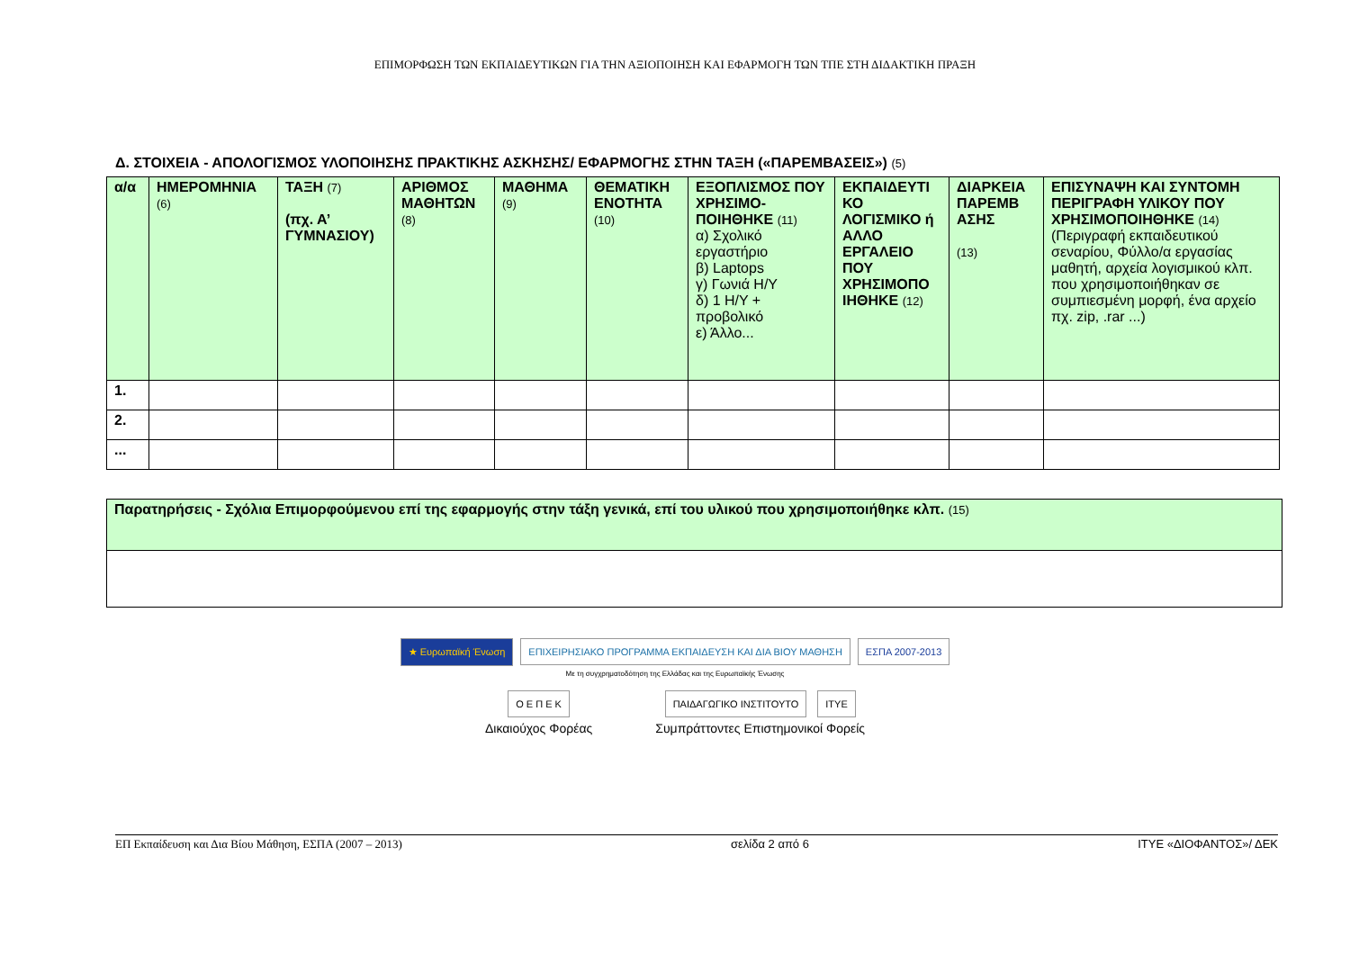ΕΠΙΜΟΡΦΩΣΗ ΤΩΝ ΕΚΠΑΙΔΕΥΤΙΚΩΝ ΓΙΑ ΤΗΝ ΑΞΙΟΠΟΙΗΣΗ ΚΑΙ ΕΦΑΡΜΟΓΗ ΤΩΝ ΤΠΕ ΣΤΗ ΔΙΔΑΚΤΙΚΗ ΠΡΑΞΗ
Δ. ΣΤΟΙΧΕΙΑ - ΑΠΟΛΟΓΙΣΜΟΣ ΥΛΟΠΟΙΗΣΗΣ ΠΡΑΚΤΙΚΗΣ ΑΣΚΗΣΗΣ/ ΕΦΑΡΜΟΓΗΣ ΣΤΗΝ ΤΑΞΗ («ΠΑΡΕΜΒΑΣΕΙΣ») (5)
| α/α | ΗΜΕΡΟΜΗΝΙΑ (6) | ΤΑΞΗ (7) (πχ. Α’ ΓΥΜΝΑΣΙΟΥ) | ΑΡΙΘΜΟΣ ΜΑΘΗΤΩΝ (8) | ΜΑΘΗΜΑ (9) | ΘΕΜΑΤΙΚΗ ΕΝΟΤΗΤΑ (10) | ΕΞΟΠΛΙΣΜΟΣ ΠΟΥ ΧΡΗΣΙΜΟ-ΠΟΙΗΘΗΚΕ (11) α) Σχολικό εργαστήριο β) Laptops γ) Γωνιά Η/Υ δ) 1 Η/Υ + προβολικό ε) Άλλο... | ΕΚΠΑΙΔΕΥΤΙ ΚΟ ΛΟΓΙΣΜΙΚΟ ή ΑΛΛΟ ΕΡΓΑΛΕΙΟ ΠΟΥ ΧΡΗΣΙΜΟΠΟ ΙΗΘΗΚΕ (12) | ΔΙΑΡΚΕΙΑ ΠΑΡΕΜΒ ΑΣΗΣ (13) | ΕΠΙΣΥΝΑΨΗ ΚΑΙ ΣΥΝΤΟΜΗ ΠΕΡΙΓΡΑΦΗ ΥΛΙΚΟΥ ΠΟΥ ΧΡΗΣΙΜΟΠΟΙΗΘΗΚΕ (14) (Περιγραφή εκπαιδευτικού σεναρίου, Φύλλο/α εργασίας μαθητή, αρχεία λογισμικού κλπ. που χρησιμοποιήθηκαν σε συμπιεσμένη μορφή, ένα αρχείο πχ. zip, .rar ...) |
| --- | --- | --- | --- | --- | --- | --- | --- | --- | --- |
| 1. | | | | | | | | | |
| 2. | | | | | | | | | |
| ... | | | | | | | | | |
| Παρατηρήσεις - Σχόλια Επιμορφούμενου επί της εφαρμογής στην τάξη γενικά, επί του υλικού που χρησιμοποιήθηκε κλπ. (15) |
| --- |
★ Ευρωπαϊκή Ένωση ΕΠΙΧΕΙΡΗΣΙΑΚΟ ΠΡΟΓΡΑΜΜΑ ΕΚΠΑΙΔΕΥΣΗ ΚΑΙ ΔΙΑ ΒΙΟΥ ΜΑΘΗΣΗ ΕΣΠΑ 2007-2013
Με τη συγχρηματοδότηση της Ελλάδας και της Ευρωπαϊκής Ένωσης
Ο Ε Π Ε Κ
Δικαιούχος Φορέας
ΠΑΙΔΑΓΩΓΙΚΟ ΙΝΣΤΙΤΟΥΤΟ ΙΤΥΕ
Συμπράττοντες Επιστημονικοί Φορείς
ΕΠ Εκπαίδευση και Δια Βίου Μάθηση, ΕΣΠΑ (2007 – 2013) σελίδα 2 από 6 ΙΤΥΕ «ΔΙΟΦΑΝΤΟΣ»/ ΔΕΚ